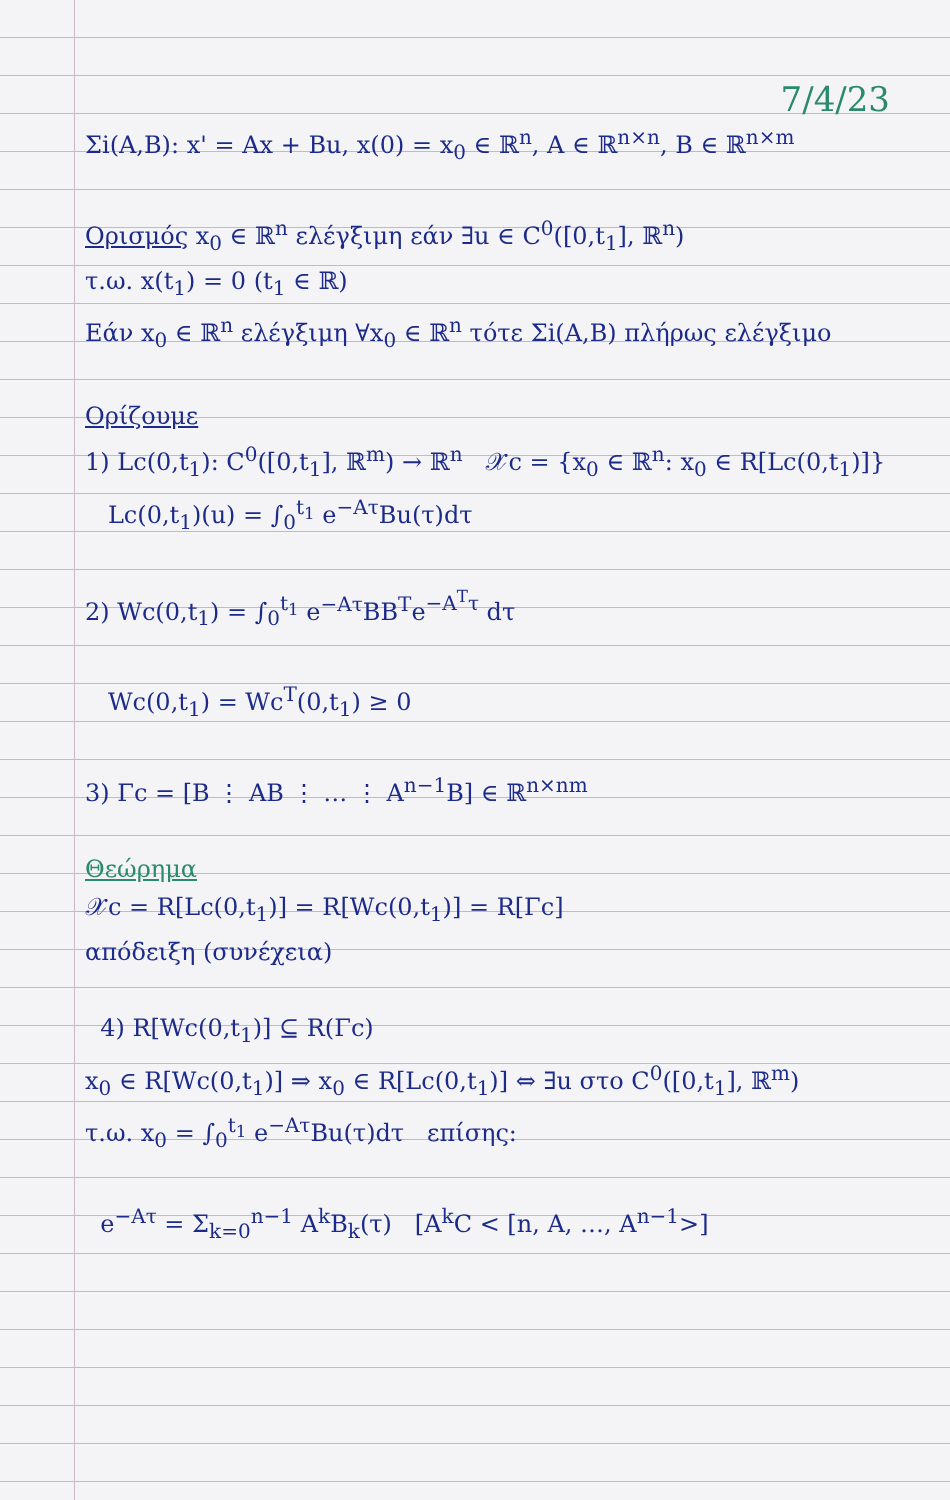7/4/23
Σi(A,B): x' = Ax + Bu, x(0) = x<sub>0</sub> ∈ ℝ<sup>n</sup>, A ∈ ℝ<sup>n×n</sup>, B ∈ ℝ<sup>n×m</sup>
Ορισμός x<sub>0</sub> ∈ ℝ<sup>n</sup> ελέγξιμη εάν ∃u ∈ C<sup>0</sup>([0,t<sub>1</sub>], ℝ<sup>n</sup>)
τ.ω. x(t<sub>1</sub>) = 0 (t<sub>1</sub> ∈ ℝ)
Εάν x<sub>0</sub> ∈ ℝ<sup>n</sup> ελέγξιμη ∀x<sub>0</sub> ∈ ℝ<sup>n</sup> τότε Σi(A,B) πλήρως ελέγξιμο
Ορίζουμε
1) Lc(0,t<sub>1</sub>): C<sup>0</sup>([0,t<sub>1</sub>], ℝ<sup>m</sup>) → ℝ<sup>n</sup> 𝒳c = {x<sub>0</sub> ∈ ℝ<sup>n</sup>: x<sub>0</sub> ∈ R[Lc(0,t<sub>1</sub>)]}
Lc(0,t<sub>1</sub>)(u) = ∫<sub>0</sub><sup>t<sub>1</sub></sup> e<sup>−Aτ</sup>Bu(τ)dτ
2) Wc(0,t<sub>1</sub>) = ∫<sub>0</sub><sup>t<sub>1</sub></sup> e<sup>−Aτ</sup>BB<sup>T</sup>e<sup>−A<sup>T</sup>τ</sup> dτ
Wc(0,t<sub>1</sub>) = Wc<sup>T</sup>(0,t<sub>1</sub>) ≥ 0
3) Γc = [B ⋮ AB ⋮ … ⋮ A<sup>n−1</sup>B] ∈ ℝ<sup>n×nm</sup>
Θεώρημα
𝒳c = R[Lc(0,t<sub>1</sub>)] = R[Wc(0,t<sub>1</sub>)] = R[Γc]
απόδειξη (συνέχεια)
4) R[Wc(0,t<sub>1</sub>)] ⊆ R(Γc)
x<sub>0</sub> ∈ R[Wc(0,t<sub>1</sub>)] ⇒ x<sub>0</sub> ∈ R[Lc(0,t<sub>1</sub>)] ⇔ ∃u στο C<sup>0</sup>([0,t<sub>1</sub>], ℝ<sup>m</sup>)
τ.ω. x<sub>0</sub> = ∫<sub>0</sub><sup>t<sub>1</sub></sup> e<sup>−Aτ</sup>Bu(τ)dτ επίσης:
e<sup>−Aτ</sup> = Σ<sub>k=0</sub><sup>n−1</sup> A<sup>k</sup>B<sub>k</sub>(τ) [A<sup>k</sup>C < [n, A, …, A<sup>n−1</sup>>]